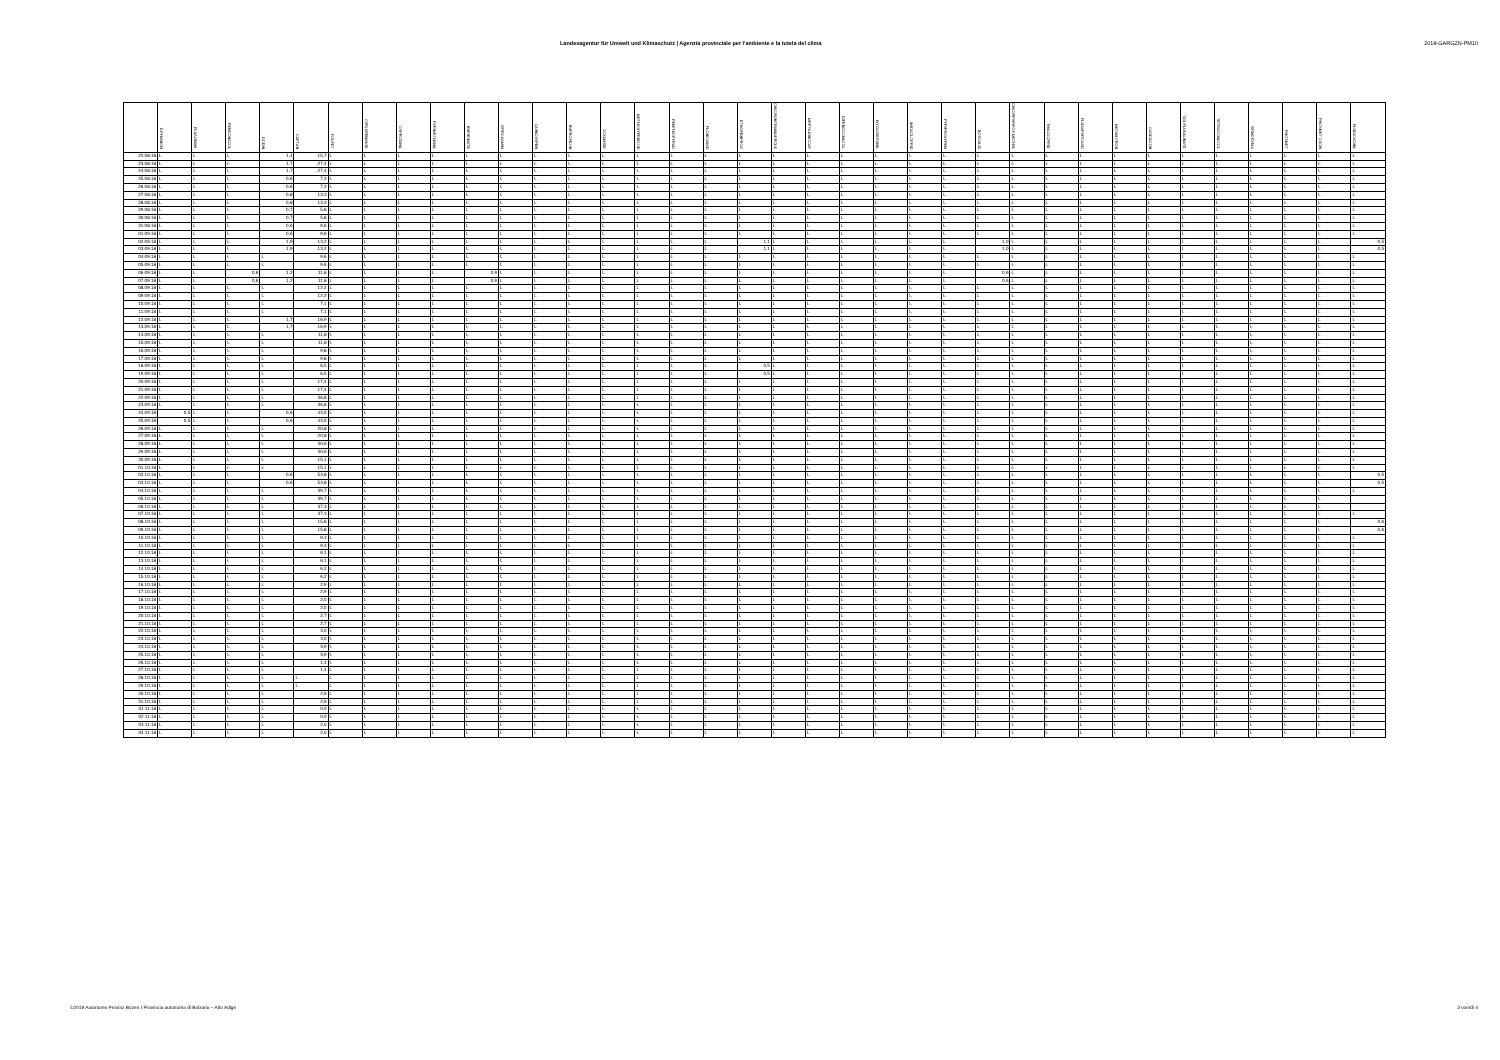Landesagentur für Umwelt und Klimaschutz | Agenzia provinciale per l'ambiente e la tutela del clima 2018-GARGZN-PM10
| | DITHIANON | FLUAZINAM | PENCONAZOL | DODIN | CAPTAN | FOLPET | CYFLUFENAMID | CYPRODINIL | PYRIMETHANIL | BUPIRIMATE | SPIROXAMIN | QUINOXYFEN | BUPROFEZIN | ZOXAMIDE | METHOXYFENOZID | PENTHIOPYRAD | FLONICAMID | ETHOFENPROX | CHLORANTRANILIPROLE | MEPTILDINOCAP | DIFENOCONAZOL | MYCLOBUTANIL | IMIDACLOPRID | PYRIPROXYFEN | BOSCALID | CHLORPYRIFOS METHYL | THIACLOPRID | FLUXAPYROXAD | METAMITRON | OXADIAZON | TAU-FLUVALINATE | TETRACONAZOL | SPINOSYN A | PHOSMET | PHOSMET OXON | FLUDIOXONIL |
| --- | --- | --- | --- | --- | --- | --- | --- | --- | --- | --- | --- | --- | --- | --- | --- | --- | --- | --- | --- | --- | --- | --- | --- | --- | --- | --- | --- | --- | --- | --- | --- | --- | --- | --- | --- | --- |
| 22.08.18 | L | L | L | 1,4 | 15,7 | L | L | L | L | L | L | L | L | L | L | L | L | L | L | L | L | L | L | L | L | L | L | L | L | L | L | L | L | L | L | L |
| 23.08.18 | L | L | L | 1,7 | 27,4 | L | L | L | L | L | L | L | L | L | L | L | L | L | L | L | L | L | L | L | L | L | L | L | L | L | L | L | L | L | L | L |
| 24.08.18 | L | L | L | 1,7 | 27,4 | L | L | L | L | L | L | L | L | L | L | L | L | L | L | L | L | L | L | L | L | L | L | L | L | L | L | L | L | L | L | L |
| 25.08.18 | L | L | L | 0,6 | 7,2 | L | L | L | L | L | L | L | L | L | L | L | L | L | L | L | L | L | L | L | L | L | L | L | L | L | L | L | L | L | L | L |
| 26.08.18 | L | L | L | 0,6 | 7,2 | L | L | L | L | L | L | L | L | L | L | L | L | L | L | L | L | L | L | L | L | L | L | L | L | L | L | L | L | L | L | L |
| 27.08.18 | L | L | L | 0,8 | 13,3 | L | L | L | L | L | L | L | L | L | L | L | L | L | L | L | L | L | L | L | L | L | L | L | L | L | L | L | L | L | L | L |
| 28.08.18 | L | L | L | 0,8 | 13,3 | L | L | L | L | L | L | L | L | L | L | L | L | L | L | L | L | L | L | L | L | L | L | L | L | L | L | L | L | L | L | L |
| 29.08.18 | L | L | L | 0,7 | 5,8 | L | L | L | L | L | L | L | L | L | L | L | L | L | L | L | L | L | L | L | L | L | L | L | L | L | L | L | L | L | L | L |
| 30.08.18 | L | L | L | 0,7 | 5,8 | L | L | L | L | L | L | L | L | L | L | L | L | L | L | L | L | L | L | L | L | L | L | L | L | L | L | L | L | L | L | L |
| 31.08.18 | L | L | L | 0,6 | 9,6 | L | L | L | L | L | L | L | L | L | L | L | L | L | L | L | L | L | L | L | L | L | L | L | L | L | L | L | L | L | L | L |
| 01.09.18 | L | L | L | 0,6 | 9,6 | L | L | L | L | L | L | L | L | L | L | L | L | L | L | L | L | L | L | L | L | L | L | L | L | L | L | L | L | L | L | L |
| 02.09.18 | L | L | L | 1,9 | 13,2 | L | L | L | L | L | L | L | L | L | L | L | L | 1,1 | L | L | L | L | L | L | 1,0 | L | L | L | L | L | L | L | L | L | L | 0,5 |
| 03.09.18 | L | L | L | 1,9 | 13,2 | L | L | L | L | L | L | L | L | L | L | L | L | 1,1 | L | L | L | L | L | L | 1,0 | L | L | L | L | L | L | L | L | L | L | 0,5 |
| 04.09.18 | L | L | L | L | 9,6 | L | L | L | L | L | L | L | L | L | L | L | L | L | L | L | L | L | L | L | L | L | L | L | L | L | L | L | L | L | L | L |
| 05.09.18 | L | L | L | L | 9,6 | L | L | L | L | L | L | L | L | L | L | L | L | L | L | L | L | L | L | L | L | L | L | L | L | L | L | L | L | L | L | L |
| 06.09.18 | L | L | 0,6 | 1,2 | 11,8 | L | L | L | L | 0,9 | L | L | L | L | L | L | L | L | L | L | L | L | L | L | 0,6 | L | L | L | L | L | L | L | L | L | L | L |
| 07.09.18 | L | L | 0,6 | 1,2 | 11,8 | L | L | L | L | 0,9 | L | L | L | L | L | L | L | L | L | L | L | L | L | L | 0,6 | L | L | L | L | L | L | L | L | L | L | L |
| 08.09.18 | L | L | L | L | 12,2 | L | L | L | L | L | L | L | L | L | L | L | L | L | L | L | L | L | L | L | L | L | L | L | L | L | L | L | L | L | L | L |
| 09.09.18 | L | L | L | L | 12,2 | L | L | L | L | L | L | L | L | L | L | L | L | L | L | L | L | L | L | L | L | L | L | L | L | L | L | L | L | L | L | L |
| 10.09.18 | L | L | L | L | 7,1 | L | L | L | L | L | L | L | L | L | L | L | L | L | L | L | L | L | L | L | L | L | L | L | L | L | L | L | L | L | L | L |
| 11.09.18 | L | L | L | L | 7,1 | L | L | L | L | L | L | L | L | L | L | L | L | L | L | L | L | L | L | L | L | L | L | L | L | L | L | L | L | L | L | L |
| 12.09.18 | L | L | L | 1,7 | 16,9 | L | L | L | L | L | L | L | L | L | L | L | L | L | L | L | L | L | L | L | L | L | L | L | L | L | L | L | L | L | L | L |
| 13.09.18 | L | L | L | 1,7 | 16,9 | L | L | L | L | L | L | L | L | L | L | L | L | L | L | L | L | L | L | L | L | L | L | L | L | L | L | L | L | L | L | L |
| 14.09.18 | L | L | L | L | 11,8 | L | L | L | L | L | L | L | L | L | L | L | L | L | L | L | L | L | L | L | L | L | L | L | L | L | L | L | L | L | L | L |
| 15.09.18 | L | L | L | L | 11,8 | L | L | L | L | L | L | L | L | L | L | L | L | L | L | L | L | L | L | L | L | L | L | L | L | L | L | L | L | L | L | L |
| 16.09.18 | L | L | L | L | 9,8 | L | L | L | L | L | L | L | L | L | L | L | L | L | L | L | L | L | L | L | L | L | L | L | L | L | L | L | L | L | L | L |
| 17.09.18 | L | L | L | L | 9,8 | L | L | L | L | L | L | L | L | L | L | L | L | L | L | L | L | L | L | L | L | L | L | L | L | L | L | L | L | L | L | L |
| 18.09.18 | L | L | L | L | 6,5 | L | L | L | L | L | L | L | L | L | L | L | L | 0,5 | L | L | L | L | L | L | L | L | L | L | L | L | L | L | L | L | L | L |
| 19.09.18 | L | L | L | L | 6,5 | L | L | L | L | L | L | L | L | L | L | L | L | 0,5 | L | L | L | L | L | L | L | L | L | L | L | L | L | L | L | L | L | L |
| 20.09.18 | L | L | L | L | 17,4 | L | L | L | L | L | L | L | L | L | L | L | L | L | L | L | L | L | L | L | L | L | L | L | L | L | L | L | L | L | L | L |
| 21.09.18 | L | L | L | L | 17,4 | L | L | L | L | L | L | L | L | L | L | L | L | L | L | L | L | L | L | L | L | L | L | L | L | L | L | L | L | L | L | L |
| 22.09.18 | L | L | L | L | 36,8 | L | L | L | L | L | L | L | L | L | L | L | L | L | L | L | L | L | L | L | L | L | L | L | L | L | L | L | L | L | L | L |
| 23.09.18 | L | L | L | L | 36,8 | L | L | L | L | L | L | L | L | L | L | L | L | L | L | L | L | L | L | L | L | L | L | L | L | L | L | L | L | L | L | L |
| 24.09.18 | 0,5 | L | L | 0,6 | 43,5 | L | L | L | L | L | L | L | L | L | L | L | L | L | L | L | L | L | L | L | L | L | L | L | L | L | L | L | L | L | L | L |
| 25.09.18 | 0,5 | L | L | 0,6 | 43,5 | L | L | L | L | L | L | L | L | L | L | L | L | L | L | L | L | L | L | L | L | L | L | L | L | L | L | L | L | L | L | L |
| 26.09.18 | L | L | L | L | 20,8 | L | L | L | L | L | L | L | L | L | L | L | L | L | L | L | L | L | L | L | L | L | L | L | L | L | L | L | L | L | L | L |
| 27.09.18 | L | L | L | L | 20,8 | L | L | L | L | L | L | L | L | L | L | L | L | L | L | L | L | L | L | L | L | L | L | L | L | L | L | L | L | L | L | L |
| 28.09.18 | L | L | L | L | 30,6 | L | L | L | L | L | L | L | L | L | L | L | L | L | L | L | L | L | L | L | L | L | L | L | L | L | L | L | L | L | L | L |
| 29.09.18 | L | L | L | L | 30,6 | L | L | L | L | L | L | L | L | L | L | L | L | L | L | L | L | L | L | L | L | L | L | L | L | L | L | L | L | L | L | L |
| 30.09.18 | L | L | L | L | 15,1 | L | L | L | L | L | L | L | L | L | L | L | L | L | L | L | L | L | L | L | L | L | L | L | L | L | L | L | L | L | L | L |
| 01.10.18 | L | L | L | L | 15,1 | L | L | L | L | L | L | L | L | L | L | L | L | L | L | L | L | L | L | L | L | L | L | L | L | L | L | L | L | L | L | L |
| 02.10.18 | L | L | L | 0,6 | 53,8 | L | L | L | L | L | L | L | L | L | L | L | L | L | L | L | L | L | L | L | L | L | L | L | L | L | L | L | L | L | L | 0,5 |
| 03.10.18 | L | L | L | 0,6 | 53,8 | L | L | L | L | L | L | L | L | L | L | L | L | L | L | L | L | L | L | L | L | L | L | L | L | L | L | L | L | L | L | 0,5 |
| 04.10.18 | L | L | L | L | 39,7 | L | L | L | L | L | L | L | L | L | L | L | L | L | L | L | L | L | L | L | L | L | L | L | L | L | L | L | L | L | L | L |
| 05.10.18 | L | L | L | L | 39,7 | L | L | L | L | L | L | L | L | L | L | L | L | L | L | L | L | L | L | L | L | L | L | L | L | L | L | L | L | L | L | |
| 06.10.18 | L | L | L | L | 37,3 | L | L | L | L | L | L | L | L | L | L | L | L | L | L | L | L | L | L | L | L | L | L | L | L | L | L | L | L | L | L | |
| 07.10.18 | L | L | L | L | 37,3 | L | L | L | L | L | L | L | L | L | L | L | L | L | L | L | L | L | L | L | L | L | L | L | L | L | L | L | L | L | L | L |
| 08.10.18 | L | L | L | L | 15,8 | L | L | L | L | L | L | L | L | L | L | L | L | L | L | L | L | L | L | L | L | L | L | L | L | L | L | L | L | L | L | 0,6 |
| 09.10.18 | L | L | L | L | 15,8 | L | L | L | L | L | L | L | L | L | L | L | L | L | L | L | L | L | L | L | L | L | L | L | L | L | L | L | L | L | L | 0,6 |
| 10.10.18 | L | L | L | L | 9,3 | L | L | L | L | L | L | L | L | L | L | L | L | L | L | L | L | L | L | L | L | L | L | L | L | L | L | L | L | L | L | L |
| 11.10.18 | L | L | L | L | 9,3 | L | L | L | L | L | L | L | L | L | L | L | L | L | L | L | L | L | L | L | L | L | L | L | L | L | L | L | L | L | L | L |
| 12.10.18 | L | L | L | L | 6,1 | L | L | L | L | L | L | L | L | L | L | L | L | L | L | L | L | L | L | L | L | L | L | L | L | L | L | L | L | L | L | L |
| 13.10.18 | L | L | L | L | 6,1 | L | L | L | L | L | L | L | L | L | L | L | L | L | L | L | L | L | L | L | L | L | L | L | L | L | L | L | L | L | L | L |
| 14.10.18 | L | L | L | L | 6,2 | L | L | L | L | L | L | L | L | L | L | L | L | L | L | L | L | L | L | L | L | L | L | L | L | L | L | L | L | L | L | L |
| 15.10.18 | L | L | L | L | 6,2 | L | L | L | L | L | L | L | L | L | L | L | L | L | L | L | L | L | L | L | L | L | L | L | L | L | L | L | L | L | L | L |
| 16.10.18 | L | L | L | L | 2,9 | L | L | L | L | L | L | L | L | L | L | L | L | L | L | L | L | L | L | L | L | L | L | L | L | L | L | L | L | L | L | L |
| 17.10.18 | L | L | L | L | 2,9 | L | L | L | L | L | L | L | L | L | L | L | L | L | L | L | L | L | L | L | L | L | L | L | L | L | L | L | L | L | L | L |
| 18.10.18 | L | L | L | L | 2,0 | L | L | L | L | L | L | L | L | L | L | L | L | L | L | L | L | L | L | L | L | L | L | L | L | L | L | L | L | L | L | L |
| 19.10.18 | L | L | L | L | 2,0 | L | L | L | L | L | L | L | L | L | L | L | L | L | L | L | L | L | L | L | L | L | L | L | L | L | L | L | L | L | L | L |
| 20.10.18 | L | L | L | L | 2,7 | L | L | L | L | L | L | L | L | L | L | L | L | L | L | L | L | L | L | L | L | L | L | L | L | L | L | L | L | L | L | L |
| 21.10.18 | L | L | L | L | 2,7 | L | L | L | L | L | L | L | L | L | L | L | L | L | L | L | L | L | L | L | L | L | L | L | L | L | L | L | L | L | L | L |
| 22.10.18 | L | L | L | L | 3,0 | L | L | L | L | L | L | L | L | L | L | L | L | L | L | L | L | L | L | L | L | L | L | L | L | L | L | L | L | L | L | L |
| 23.10.18 | L | L | L | L | 3,0 | L | L | L | L | L | L | L | L | L | L | L | L | L | L | L | L | L | L | L | L | L | L | L | L | L | L | L | L | L | L | L |
| 24.10.18 | L | L | L | L | 3,9 | L | L | L | L | L | L | L | L | L | L | L | L | L | L | L | L | L | L | L | L | L | L | L | L | L | L | L | L | L | L | L |
| 25.10.18 | L | L | L | L | 3,9 | L | L | L | L | L | L | L | L | L | L | L | L | L | L | L | L | L | L | L | L | L | L | L | L | L | L | L | L | L | L | L |
| 26.10.18 | L | L | L | L | 1,4 | L | L | L | L | L | L | L | L | L | L | L | L | L | L | L | L | L | L | L | L | L | L | L | L | L | L | L | L | L | L | L |
| 27.10.18 | L | L | L | L | 1,4 | L | L | L | L | L | L | L | L | L | L | L | L | L | L | L | L | L | L | L | L | L | L | L | L | L | L | L | L | L | L | L |
| 28.10.18 | L | L | L | L | L | L | L | L | L | L | L | L | L | L | L | L | L | L | L | L | L | L | L | L | L | L | L | L | L | L | L | L | L | L | L | L |
| 29.10.18 | L | L | L | L | L | L | L | L | L | L | L | L | L | L | L | L | L | L | L | L | L | L | L | L | L | L | L | L | L | L | L | L | L | L | L | L |
| 30.10.18 | L | L | L | L | 2,6 | L | L | L | L | L | L | L | L | L | L | L | L | L | L | L | L | L | L | L | L | L | L | L | L | L | L | L | L | L | L | L |
| 31.10.18 | L | L | L | L | 2,6 | L | L | L | L | L | L | L | L | L | L | L | L | L | L | L | L | L | L | L | L | L | L | L | L | L | L | L | L | L | L | L |
| 01.11.18 | L | L | L | L | 0,9 | L | L | L | L | L | L | L | L | L | L | L | L | L | L | L | L | L | L | L | L | L | L | L | L | L | L | L | L | L | L | L |
| 02.11.18 | L | L | L | L | 0,9 | L | L | L | L | L | L | L | L | L | L | L | L | L | L | L | L | L | L | L | L | L | L | L | L | L | L | L | L | L | L | L |
| 03.11.18 | L | L | L | L | 2,0 | L | L | L | L | L | L | L | L | L | L | L | L | L | L | L | L | L | L | L | L | L | L | L | L | L | L | L | L | L | L | L |
| 04.11.18 | L | L | L | L | 2,0 | L | L | L | L | L | L | L | L | L | L | L | L | L | L | L | L | L | L | L | L | L | L | L | L | L | L | L | L | L | L | L |
©2019 Autonome Provinz Bozen I Provincia autonoma di Bolzano – Alto Adige 3 von/di 4